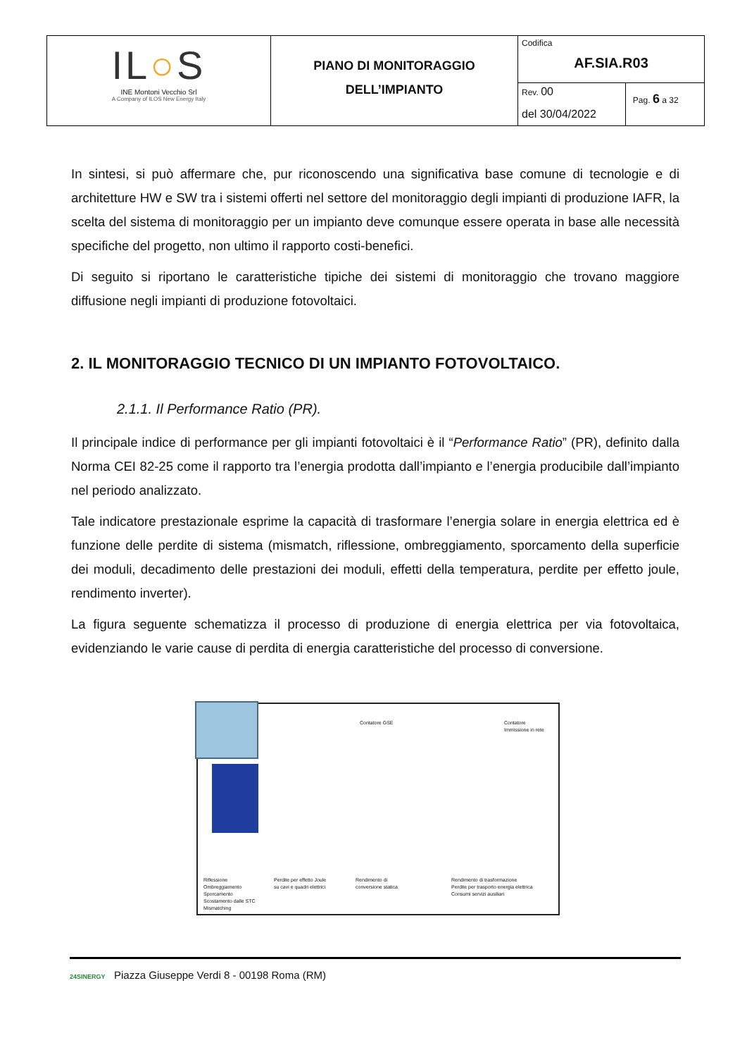| IL ○ S INE Montoni Vecchio Srl A Company of ILOS New Energy Italy | PIANO DI MONITORAGGIO DELL’IMPIANTO | Codifica AF.SIA.R03 | |
| | | Rev. 00 del 30/04/2022 | Pag. 6 a 32 |
In sintesi, si può affermare che, pur riconoscendo una significativa base comune di tecnologie e di architetture HW e SW tra i sistemi offerti nel settore del monitoraggio degli impianti di produzione IAFR, la scelta del sistema di monitoraggio per un impianto deve comunque essere operata in base alle necessità specifiche del progetto, non ultimo il rapporto costi-benefici.
Di seguito si riportano le caratteristiche tipiche dei sistemi di monitoraggio che trovano maggiore diffusione negli impianti di produzione fotovoltaici.
2. IL MONITORAGGIO TECNICO DI UN IMPIANTO FOTOVOLTAICO.
2.1.1. Il Performance Ratio (PR).
Il principale indice di performance per gli impianti fotovoltaici è il “Performance Ratio” (PR), definito dalla Norma CEI 82-25 come il rapporto tra l’energia prodotta dall’impianto e l’energia producibile dall’impianto nel periodo analizzato.
Tale indicatore prestazionale esprime la capacità di trasformare l’energia solare in energia elettrica ed è funzione delle perdite di sistema (mismatch, riflessione, ombreggiamento, sporcamento della superficie dei moduli, decadimento delle prestazioni dei moduli, effetti della temperatura, perdite per effetto joule, rendimento inverter).
La figura seguente schematizza il processo di produzione di energia elettrica per via fotovoltaica, evidenziando le varie cause di perdita di energia caratteristiche del processo di conversione.
Contatore GSE
Contatore
Immissione in rete
Riflessione
Ombreggiamento
Sporcamento
Scostamento dalle STC
Mismatching
Perdite per effetto Joule
su cavi e quadri elettrici
Rendimento di
conversione statica
Rendimento di trasformazione
Perdite per trasporto energia elettrica
Consumi servizi ausiliari
24SINERGY Piazza Giuseppe Verdi 8 - 00198 Roma (RM)